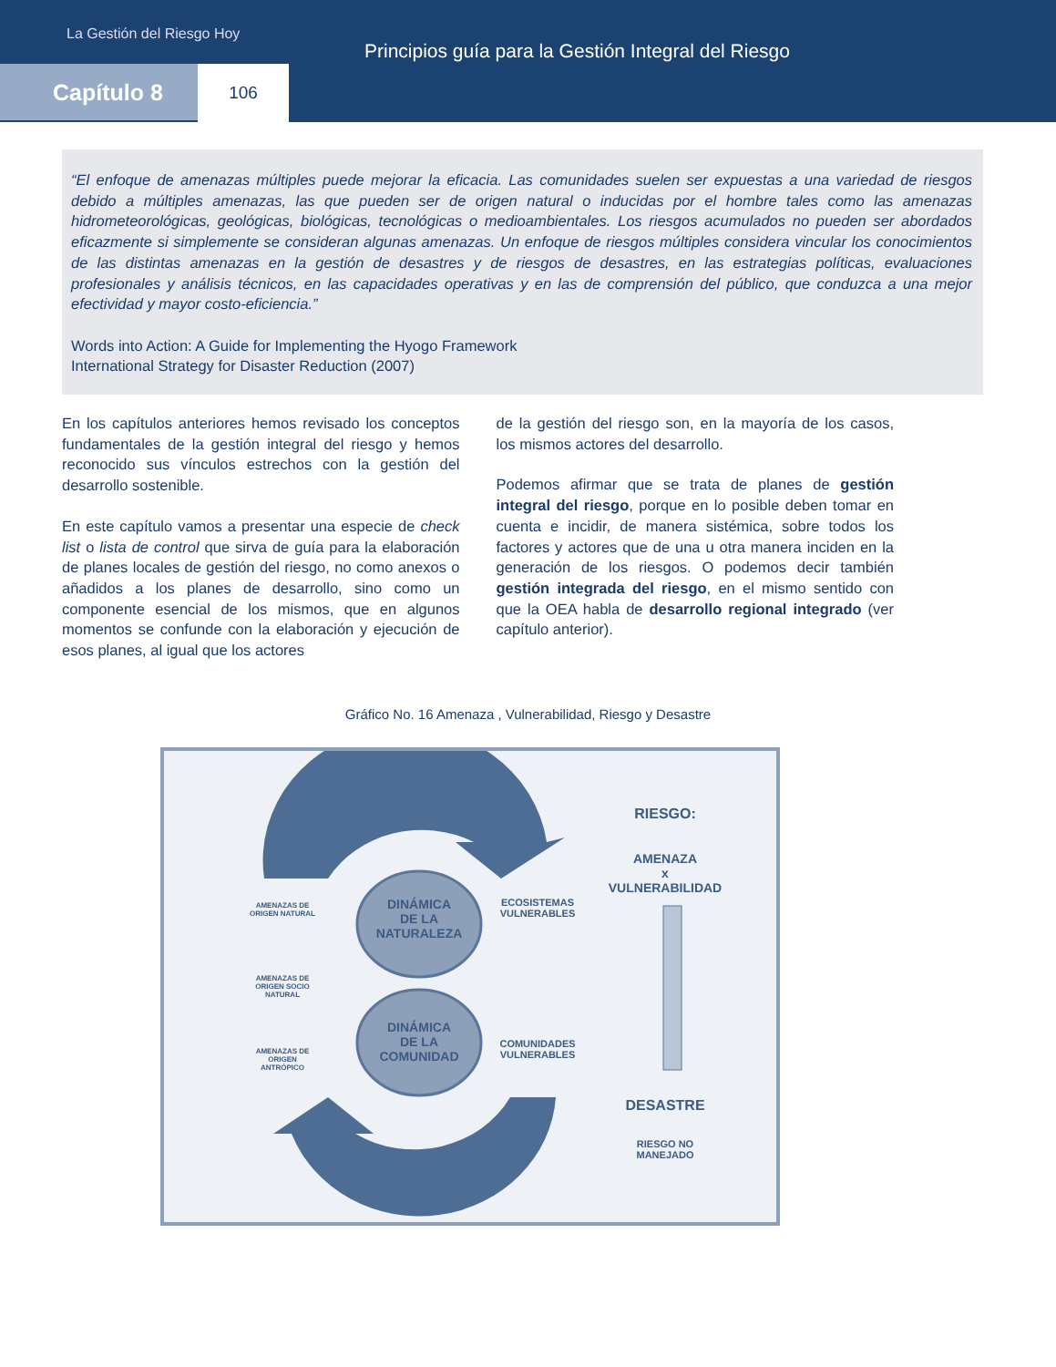La Gestión del Riesgo Hoy
Principios guía para la Gestión Integral del Riesgo
Capítulo 8 106
“El enfoque de amenazas múltiples puede mejorar la eficacia. Las comunidades suelen ser expuestas a una variedad de riesgos debido a múltiples amenazas, las que pueden ser de origen natural o inducidas por el hombre tales como las amenazas hidrometeorológicas, geológicas, biológicas, tecnológicas o medioambientales. Los riesgos acumulados no pueden ser abordados eficazmente si simplemente se consideran algunas amenazas. Un enfoque de riesgos múltiples considera vincular los conocimientos de las distintas amenazas en la gestión de desastres y de riesgos de desastres, en las estrategias políticas, evaluaciones profesionales y análisis técnicos, en las capacidades operativas y en las de comprensión del público, que conduzca a una mejor efectividad y mayor costo-eficiencia.”
Words into Action: A Guide for Implementing the Hyogo Framework
International Strategy for Disaster Reduction (2007)
En los capítulos anteriores hemos revisado los conceptos fundamentales de la gestión integral del riesgo y hemos reconocido sus vínculos estrechos con la gestión del desarrollo sostenible.
En este capítulo vamos a presentar una especie de check list o lista de control que sirva de guía para la elaboración de planes locales de gestión del riesgo, no como anexos o añadidos a los planes de desarrollo, sino como un componente esencial de los mismos, que en algunos momentos se confunde con la elaboración y ejecución de esos planes, al igual que los actores
de la gestión del riesgo son, en la mayoría de los casos, los mismos actores del desarrollo.
Podemos afirmar que se trata de planes de gestión integral del riesgo, porque en lo posible deben tomar en cuenta e incidir, de manera sistémica, sobre todos los factores y actores que de una u otra manera inciden en la generación de los riesgos. O podemos decir también gestión integrada del riesgo, en el mismo sentido con que la OEA habla de desarrollo regional integrado (ver capítulo anterior).
Gráfico No. 16 Amenaza , Vulnerabilidad, Riesgo y Desastre
DINÁMICA
DE LA
NATURALEZA
DINÁMICA
DE LA
COMUNIDAD
ECOSISTEMAS
VULNERABLES
COMUNIDADES
VULNERABLES
AMENAZAS DE ORIGEN NATURAL
AMENAZAS DE ORIGEN SOCIO NATURAL
AMENAZAS DE ORIGEN ANTRÓPICO
RIESGO:
AMENAZA
x
VULNERABILIDAD
DESASTRE
RIESGO NO
MANEJADO